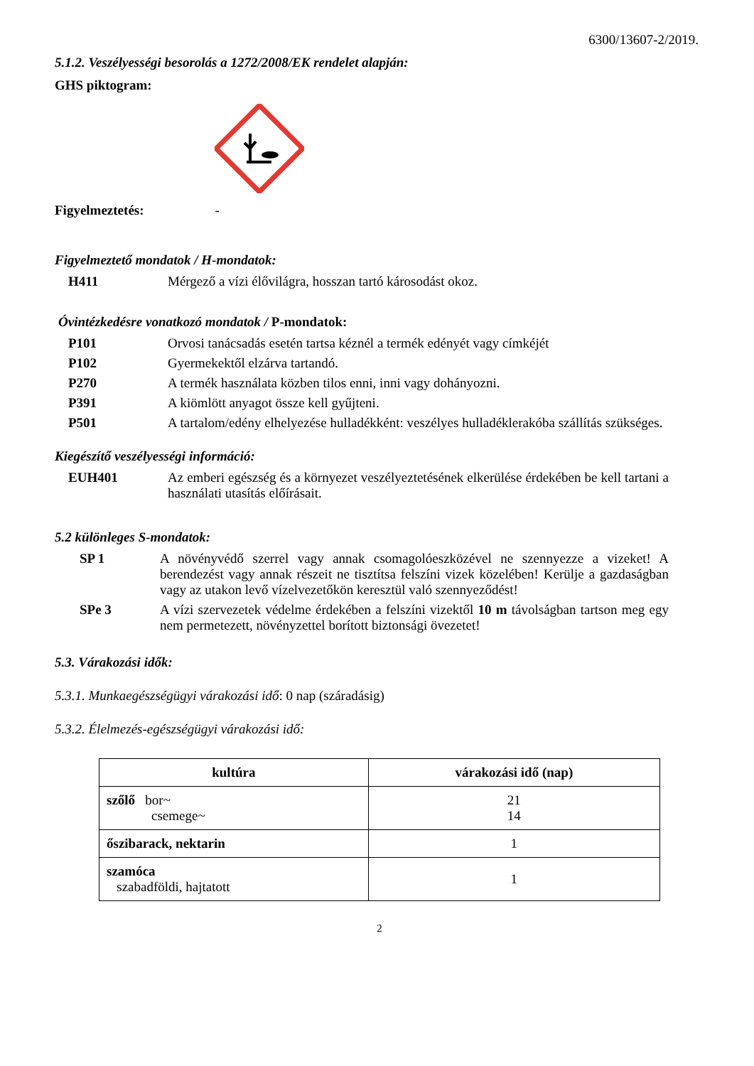6300/13607-2/2019.
5.1.2. Veszélyességi besorolás a 1272/2008/EK rendelet alapján:
GHS piktogram:
Figyelmeztetés: -
Figyelmeztető mondatok / H-mondatok:
H411 Mérgező a vízi élővilágra, hosszan tartó károsodást okoz.
Óvintézkedésre vonatkozó mondatok / P-mondatok:
P101 Orvosi tanácsadás esetén tartsa kéznél a termék edényét vagy címkéjét
P102 Gyermekektől elzárva tartandó.
P270 A termék használata közben tilos enni, inni vagy dohányozni.
P391 A kiömlött anyagot össze kell gyűjteni.
P501 A tartalom/edény elhelyezése hulladékként: veszélyes hulladéklerakóba szállítás szükséges.
Kiegészítő veszélyességi információ:
EUH401 Az emberi egészség és a környezet veszélyeztetésének elkerülése érdekében be kell tartani a használati utasítás előírásait.
5.2 különleges S-mondatok:
SP 1 A növényvédő szerrel vagy annak csomagolóeszközével ne szennyezze a vizeket! A berendezést vagy annak részeit ne tisztítsa felszíni vizek közelében! Kerülje a gazdaságban vagy az utakon levő vízelvezetőkön keresztül való szennyeződést!
SPe 3 A vízi szervezetek védelme érdekében a felszíni vizektől 10 m távolságban tartson meg egy nem permetezett, növényzettel borított biztonsági övezetet!
5.3. Várakozási idők:
5.3.1. Munkaegészségügyi várakozási idő: 0 nap (száradásig)
5.3.2. Élelmezés-egészségügyi várakozási idő:
| kultúra | várakozási idő (nap) |
| --- | --- |
| szőlő bor~ csemege~ | 21 14 |
| őszibarack, nektarin | 1 |
| szamóca szabadföldi, hajtatott | 1 |
2